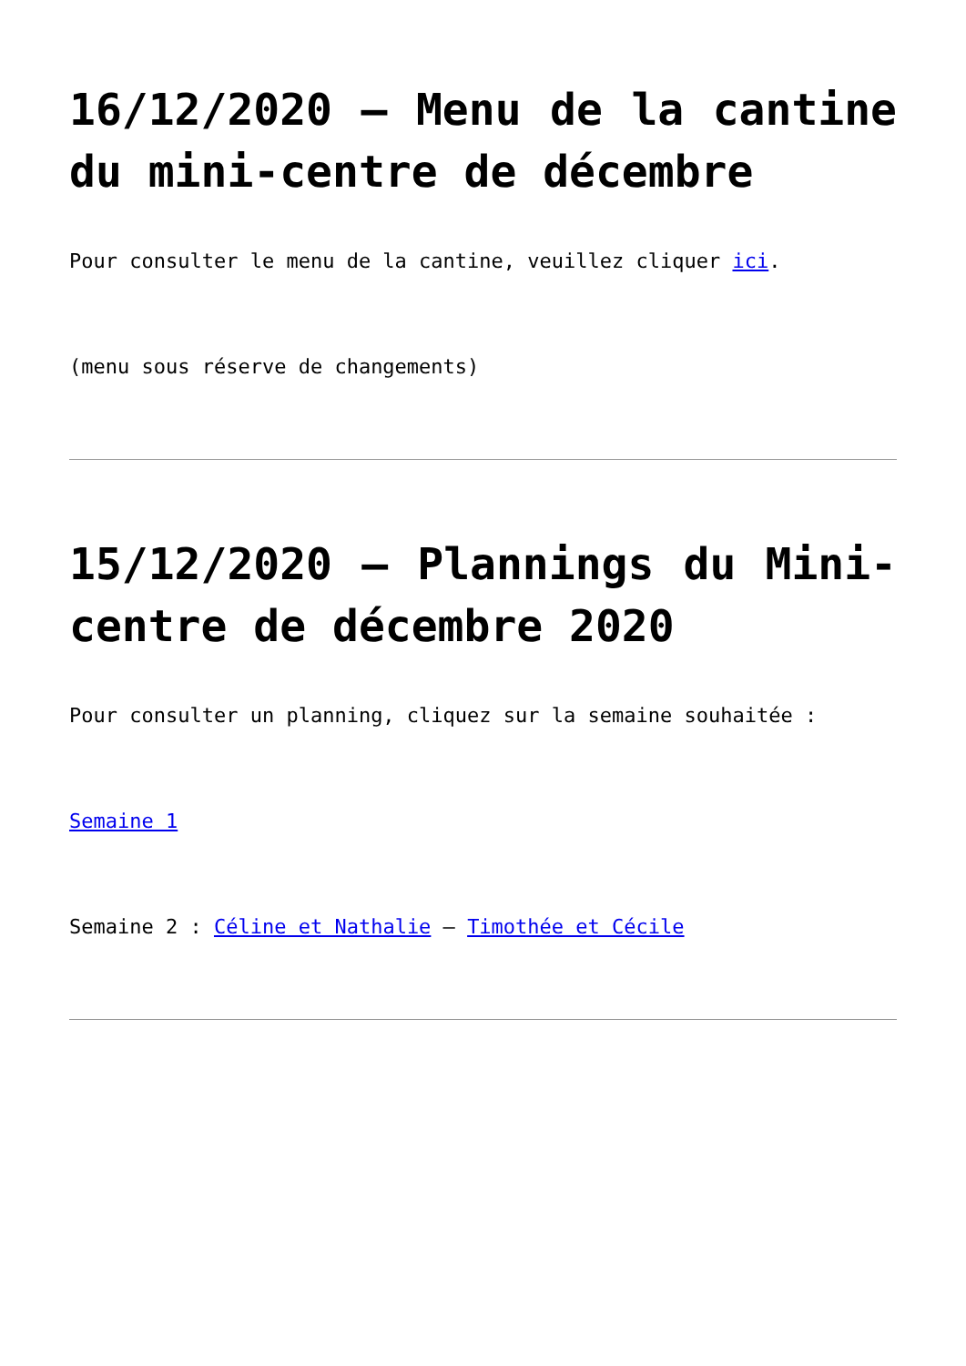16/12/2020 – Menu de la cantine du mini-centre de décembre
Pour consulter le menu de la cantine, veuillez cliquer ici.
(menu sous réserve de changements)
15/12/2020 – Plannings du Mini-centre de décembre 2020
Pour consulter un planning, cliquez sur la semaine souhaitée :
Semaine 1
Semaine 2 : Céline et Nathalie – Timothée et Cécile